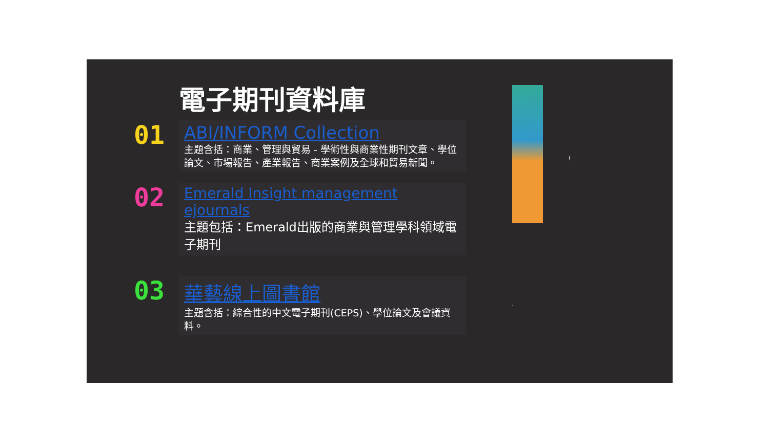電子期刊資料庫
01
ABI/INFORM Collection
主題含括：商業、管理與貿易 - 學術性與商業性期刊文章、學位論文、市場報告、產業報告、商業案例及全球和貿易新聞。
02
Emerald Insight management ejournals
主題包括：Emerald出版的商業與管理學科領域電子期刊
03
華藝線上圖書館
主題含括：綜合性的中文電子期刊(CEPS)、學位論文及會議資料。